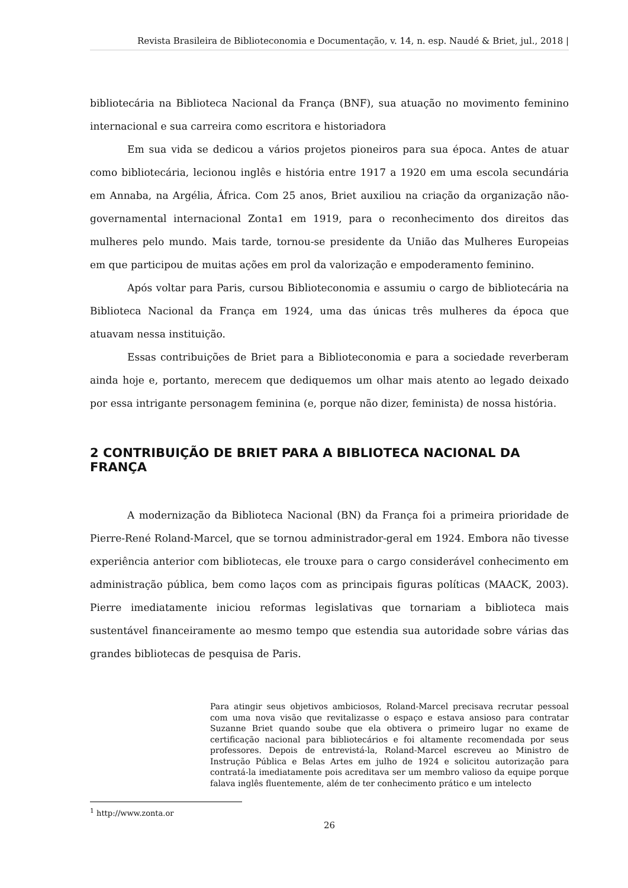Revista Brasileira de Biblioteconomia e Documentação, v. 14, n. esp. Naudé & Briet, jul., 2018 |
bibliotecária na Biblioteca Nacional da França (BNF), sua atuação no movimento feminino internacional e sua carreira como escritora e historiadora
Em sua vida se dedicou a vários projetos pioneiros para sua época. Antes de atuar como bibliotecária, lecionou inglês e história entre 1917 a 1920 em uma escola secundária em Annaba, na Argélia, África. Com 25 anos, Briet auxiliou na criação da organização não-governamental internacional Zonta1 em 1919, para o reconhecimento dos direitos das mulheres pelo mundo. Mais tarde, tornou-se presidente da União das Mulheres Europeias em que participou de muitas ações em prol da valorização e empoderamento feminino.
Após voltar para Paris, cursou Biblioteconomia e assumiu o cargo de bibliotecária na Biblioteca Nacional da França em 1924, uma das únicas três mulheres da época que atuavam nessa instituição.
Essas contribuições de Briet para a Biblioteconomia e para a sociedade reverberam ainda hoje e, portanto, merecem que dediquemos um olhar mais atento ao legado deixado por essa intrigante personagem feminina (e, porque não dizer, feminista) de nossa história.
2 CONTRIBUIÇÃO DE BRIET PARA A BIBLIOTECA NACIONAL DA FRANÇA
A modernização da Biblioteca Nacional (BN) da França foi a primeira prioridade de Pierre-René Roland-Marcel, que se tornou administrador-geral em 1924. Embora não tivesse experiência anterior com bibliotecas, ele trouxe para o cargo considerável conhecimento em administração pública, bem como laços com as principais figuras políticas (MAACK, 2003). Pierre imediatamente iniciou reformas legislativas que tornariam a biblioteca mais sustentável financeiramente ao mesmo tempo que estendia sua autoridade sobre várias das grandes bibliotecas de pesquisa de Paris.
Para atingir seus objetivos ambiciosos, Roland-Marcel precisava recrutar pessoal com uma nova visão que revitalizasse o espaço e estava ansioso para contratar Suzanne Briet quando soube que ela obtivera o primeiro lugar no exame de certificação nacional para bibliotecários e foi altamente recomendada por seus professores. Depois de entrevistá-la, Roland-Marcel escreveu ao Ministro de Instrução Pública e Belas Artes em julho de 1924 e solicitou autorização para contratá-la imediatamente pois acreditava ser um membro valioso da equipe porque falava inglês fluentemente, além de ter conhecimento prático e um intelecto
<sup>1</sup> http://www.zonta.or
26